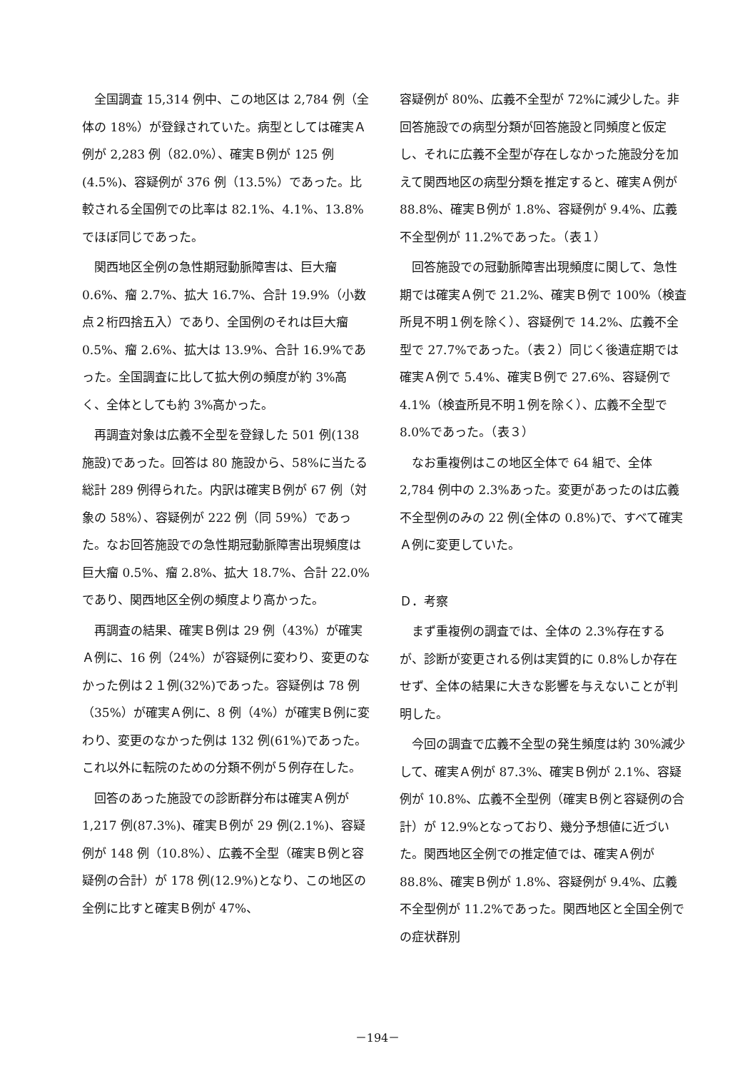全国調査 15,314 例中、この地区は 2,784 例（全体の 18%）が登録されていた。病型としては確実Ａ例が 2,283 例（82.0%）、確実Ｂ例が 125 例(4.5%)、容疑例が 376 例（13.5%）であった。比較される全国例での比率は 82.1%、4.1%、13.8%でほぼ同じであった。
関西地区全例の急性期冠動脈障害は、巨大瘤 0.6%、瘤 2.7%、拡大 16.7%、合計 19.9%（小数点２桁四捨五入）であり、全国例のそれは巨大瘤 0.5%、瘤 2.6%、拡大は 13.9%、合計 16.9%であった。全国調査に比して拡大例の頻度が約 3%高く、全体としても約 3%高かった。
再調査対象は広義不全型を登録した 501 例(138 施設)であった。回答は 80 施設から、58%に当たる総計 289 例得られた。内訳は確実Ｂ例が 67 例（対象の 58%）、容疑例が 222 例（同 59%）であった。なお回答施設での急性期冠動脈障害出現頻度は巨大瘤 0.5%、瘤 2.8%、拡大 18.7%、合計 22.0%であり、関西地区全例の頻度より高かった。
再調査の結果、確実Ｂ例は 29 例（43%）が確実Ａ例に、16 例（24%）が容疑例に変わり、変更のなかった例は２１例(32%)であった。容疑例は 78 例（35%）が確実Ａ例に、8 例（4%）が確実Ｂ例に変わり、変更のなかった例は 132 例(61%)であった。これ以外に転院のための分類不例が５例存在した。
回答のあった施設での診断群分布は確実Ａ例が 1,217 例(87.3%)、確実Ｂ例が 29 例(2.1%)、容疑例が 148 例（10.8%）、広義不全型（確実Ｂ例と容疑例の合計）が 178 例(12.9%)となり、この地区の全例に比すと確実Ｂ例が 47%、
容疑例が 80%、広義不全型が 72%に減少した。非回答施設での病型分類が回答施設と同頻度と仮定し、それに広義不全型が存在しなかった施設分を加えて関西地区の病型分類を推定すると、確実Ａ例が 88.8%、確実Ｂ例が 1.8%、容疑例が 9.4%、広義不全型例が 11.2%であった。（表１）
回答施設での冠動脈障害出現頻度に関して、急性期では確実Ａ例で 21.2%、確実Ｂ例で 100%（検査所見不明１例を除く）、容疑例で 14.2%、広義不全型で 27.7%であった。（表２）同じく後遺症期では確実Ａ例で 5.4%、確実Ｂ例で 27.6%、容疑例で 4.1%（検査所見不明１例を除く）、広義不全型で 8.0%であった。（表３）
なお重複例はこの地区全体で 64 組で、全体 2,784 例中の 2.3%あった。変更があったのは広義不全型例のみの 22 例(全体の 0.8%)で、すべて確実Ａ例に変更していた。
Ｄ．考察
まず重複例の調査では、全体の 2.3%存在するが、診断が変更される例は実質的に 0.8%しか存在せず、全体の結果に大きな影響を与えないことが判明した。
今回の調査で広義不全型の発生頻度は約 30%減少して、確実Ａ例が 87.3%、確実Ｂ例が 2.1%、容疑例が 10.8%、広義不全型例（確実Ｂ例と容疑例の合計）が 12.9%となっており、幾分予想値に近づいた。関西地区全例での推定値では、確実Ａ例が 88.8%、確実Ｂ例が 1.8%、容疑例が 9.4%、広義不全型例が 11.2%であった。関西地区と全国全例での症状群別
－194－